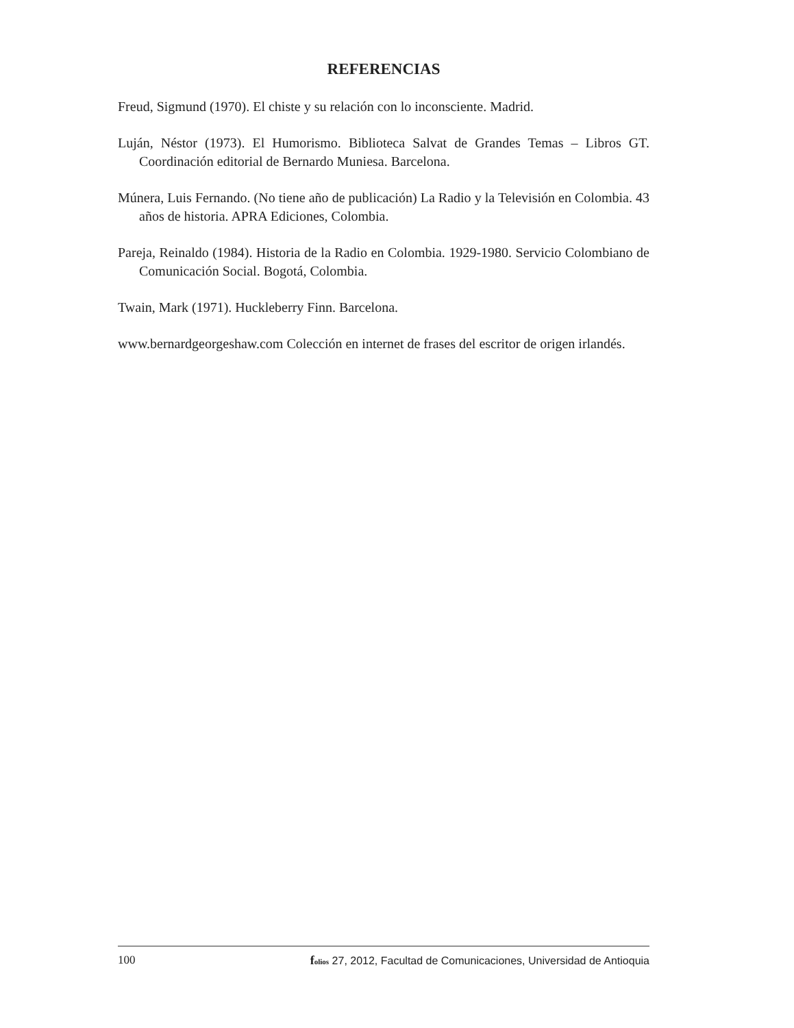REFERENCIAS
Freud, Sigmund (1970). El chiste y su relación con lo inconsciente. Madrid.
Luján, Néstor (1973). El Humorismo. Biblioteca Salvat de Grandes Temas – Libros GT. Coordinación editorial de Bernardo Muniesa. Barcelona.
Múnera, Luis Fernando. (No tiene año de publicación) La Radio y la Televisión en Colombia. 43 años de historia. APRA Ediciones, Colombia.
Pareja, Reinaldo (1984). Historia de la Radio en Colombia. 1929-1980. Servicio Colombiano de Comunicación Social. Bogotá, Colombia.
Twain, Mark (1971). Huckleberry Finn. Barcelona.
www.bernardgeorgeshaw.com Colección en internet de frases del escritor de origen irlandés.
100 folios 27, 2012, Facultad de Comunicaciones, Universidad de Antioquia